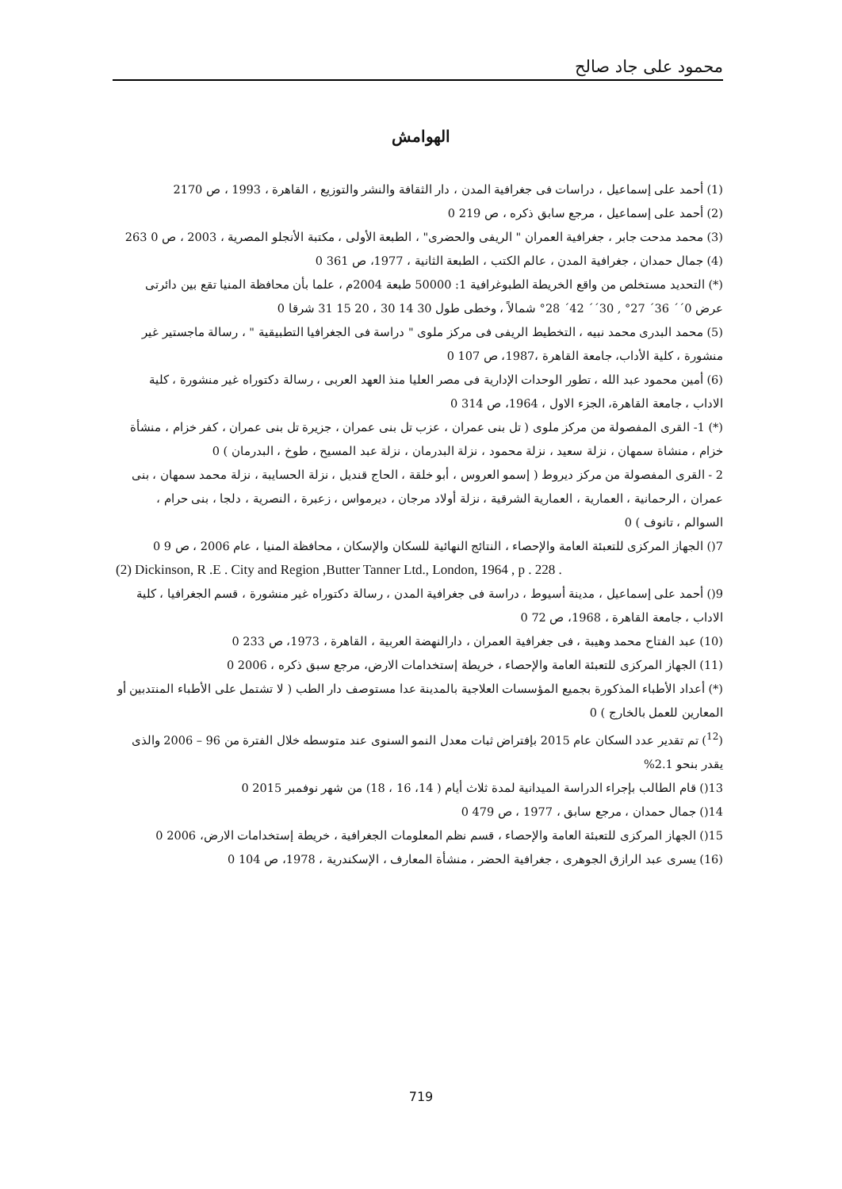محمود على جاد صالح
الهوامش
(1) أحمد على إسماعيل ، دراسات فى جغرافية المدن ، دار الثقافة والنشر والتوزيع ، القاهرة ، 1993 ، ص 2170
(2) أحمد على إسماعيل ، مرجع سابق ذكره ، ص 219 0
(3) محمد مدحت جابر ، جغرافية العمران " الريفى والحضرى" ، الطبعة الأولى ، مكتبة الأنجلو المصرية ، 2003 ، ص 0 263
(4) جمال حمدان ، جغرافية المدن ، عالم الكتب ، الطبعة الثانية ، 1977، ص 361 0
(*) التحديد مستخلص من واقع الخريطة الطبوغرافية 1: 50000 طبعة 2004م ، علما بأن محافظة المنيا تقع بين دائرتى عرض 0´´ 36´ 27° , 30´´ 42´ 28° شمالاً ، وخطى طول 30 14 30 ، 20 15 31 شرقا 0
(5) محمد البدرى محمد نبيه ، التخطيط الريفى فى مركز ملوى " دراسة فى الجغرافيا التطبيقية " ، رسالة ماجستير غير منشورة ، كلية الأداب، جامعة القاهرة ،1987، ص 107 0
(6) أمين محمود عبد الله ، تطور الوحدات الإدارية فى مصر العليا منذ العهد العربى ، رسالة دكتوراه غير منشورة ، كلية الاداب ، جامعة القاهرة، الجزء الاول ، 1964، ص 314 0
(*) 1- القرى المفصولة من مركز ملوى ( تل بنى عمران ، عزب تل بنى عمران ، جزيرة تل بنى عمران ، كفر خزام ، منشأة خزام ، منشاة سمهان ، نزلة سعيد ، نزلة محمود ، نزلة البدرمان ، نزلة عبد المسيح ، طوخ ، البدرمان ) 0
2 - القرى المفصولة من مركز ديروط ( إسمو العروس ، أبو خلقة ، الحاج قنديل ، نزلة الحسايبة ، نزلة محمد سمهان ، بنى عمران ، الرحمانية ، العمارية ، العمارية الشرقية ، نزلة أولاد مرجان ، ديرمواس ، زعبرة ، النصرية ، دلجا ، بنى حرام ، السوالم ، تانوف ) 0
7() الجهاز المركزى للتعبئة العامة والإحصاء ، النتائج النهائية للسكان والإسكان ، محافظة المنيا ، عام 2006 ، ص 9 0
(2) Dickinson, R .E . City and Region ,Butter Tanner Ltd., London, 1964 , p . 228 .
9() أحمد على إسماعيل ، مدينة أسيوط ، دراسة فى جغرافية المدن ، رسالة دكتوراه غير منشورة ، قسم الجغرافيا ، كلية الاداب ، جامعة القاهرة ، 1968، ص 72 0
(10) عبد الفتاح محمد وهيبة ، فى جغرافية العمران ، دارالنهضة العربية ، القاهرة ، 1973، ص 233 0
(11) الجهاز المركزى للتعبئة العامة والإحصاء ، خريطة إستخدامات الارض، مرجع سبق ذكره ، 2006 0
(*) أعداد الأطباء المذكورة بجميع المؤسسات العلاجية بالمدينة عدا مستوصف دار الطب ( لا تشتمل على الأطباء المنتدبين أو المعارين للعمل بالخارج ) 0
(<sup>12</sup>) تم تقدير عدد السكان عام 2015 بإفتراض ثبات معدل النمو السنوى عند متوسطه خلال الفترة من 96 – 2006 والذى يقدر بنحو 2.1%
13() قام الطالب بإجراء الدراسة الميدانية لمدة ثلاث أيام ( 14، 16 ، 18) من شهر نوفمبر 2015 0
14() جمال حمدان ، مرجع سابق ، 1977 ، ص 479 0
15() الجهاز المركزى للتعبئة العامة والإحصاء ، قسم نظم المعلومات الجغرافية ، خريطة إستخدامات الارض، 2006 0
(16) يسرى عبد الرازق الجوهرى ، جغرافية الحضر ، منشأة المعارف ، الإسكندرية ، 1978، ص 104 0
719